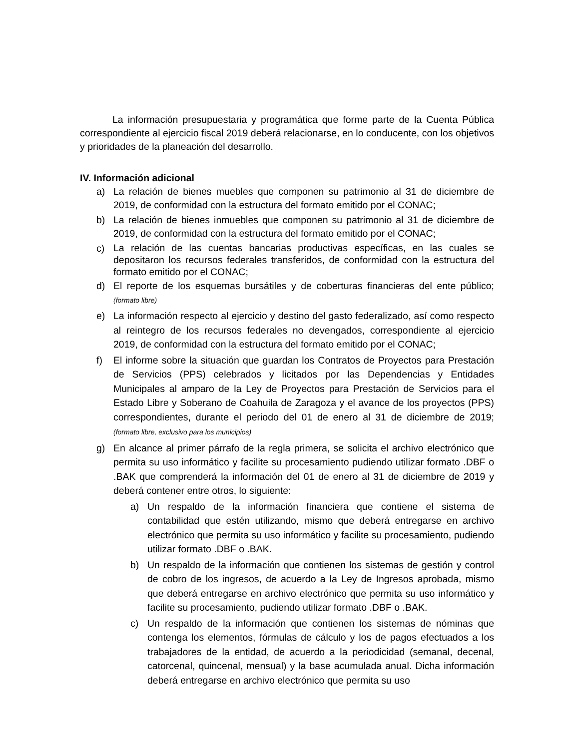La información presupuestaria y programática que forme parte de la Cuenta Pública correspondiente al ejercicio fiscal 2019 deberá relacionarse, en lo conducente, con los objetivos y prioridades de la planeación del desarrollo.
IV. Información adicional
a) La relación de bienes muebles que componen su patrimonio al 31 de diciembre de 2019, de conformidad con la estructura del formato emitido por el CONAC;
b) La relación de bienes inmuebles que componen su patrimonio al 31 de diciembre de 2019, de conformidad con la estructura del formato emitido por el CONAC;
c) La relación de las cuentas bancarias productivas específicas, en las cuales se depositaron los recursos federales transferidos, de conformidad con la estructura del formato emitido por el CONAC;
d) El reporte de los esquemas bursátiles y de coberturas financieras del ente público; (formato libre)
e) La información respecto al ejercicio y destino del gasto federalizado, así como respecto al reintegro de los recursos federales no devengados, correspondiente al ejercicio 2019, de conformidad con la estructura del formato emitido por el CONAC;
f) El informe sobre la situación que guardan los Contratos de Proyectos para Prestación de Servicios (PPS) celebrados y licitados por las Dependencias y Entidades Municipales al amparo de la Ley de Proyectos para Prestación de Servicios para el Estado Libre y Soberano de Coahuila de Zaragoza y el avance de los proyectos (PPS) correspondientes, durante el periodo del 01 de enero al 31 de diciembre de 2019; (formato libre, exclusivo para los municipios)
g) En alcance al primer párrafo de la regla primera, se solicita el archivo electrónico que permita su uso informático y facilite su procesamiento pudiendo utilizar formato .DBF o .BAK que comprenderá la información del 01 de enero al 31 de diciembre de 2019 y deberá contener entre otros, lo siguiente:
a) Un respaldo de la información financiera que contiene el sistema de contabilidad que estén utilizando, mismo que deberá entregarse en archivo electrónico que permita su uso informático y facilite su procesamiento, pudiendo utilizar formato .DBF o .BAK.
b) Un respaldo de la información que contienen los sistemas de gestión y control de cobro de los ingresos, de acuerdo a la Ley de Ingresos aprobada, mismo que deberá entregarse en archivo electrónico que permita su uso informático y facilite su procesamiento, pudiendo utilizar formato .DBF o .BAK.
c) Un respaldo de la información que contienen los sistemas de nóminas que contenga los elementos, fórmulas de cálculo y los de pagos efectuados a los trabajadores de la entidad, de acuerdo a la periodicidad (semanal, decenal, catorcenal, quincenal, mensual) y la base acumulada anual. Dicha información deberá entregarse en archivo electrónico que permita su uso